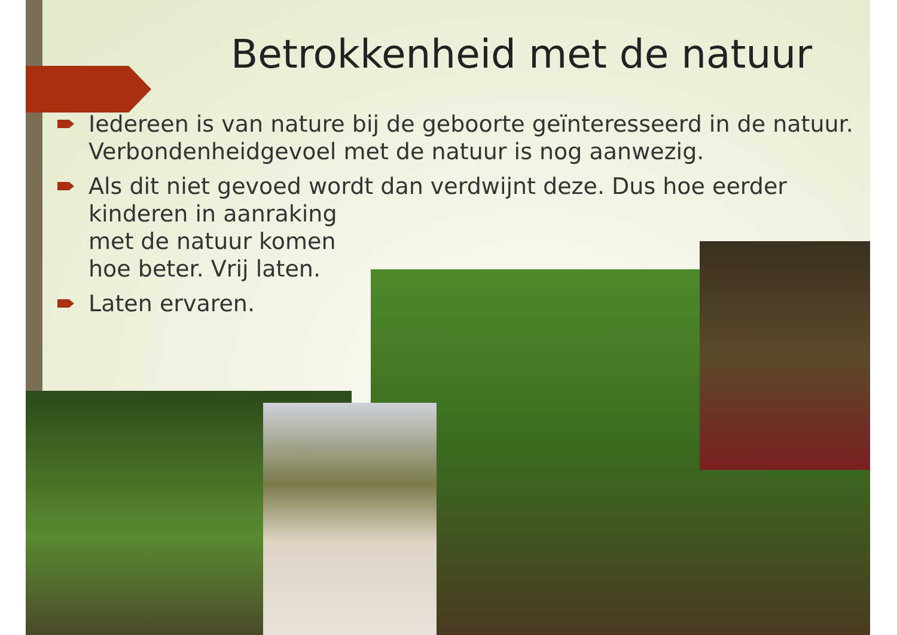Betrokkenheid met de natuur
Iedereen is van nature bij de geboorte geïnteresseerd in de natuur. Verbondenheidgevoel met de natuur is nog aanwezig.
Als dit niet gevoed wordt dan verdwijnt deze. Dus hoe eerder kinderen in aanraking
met de natuur komen
hoe beter. Vrij laten.
Laten ervaren.